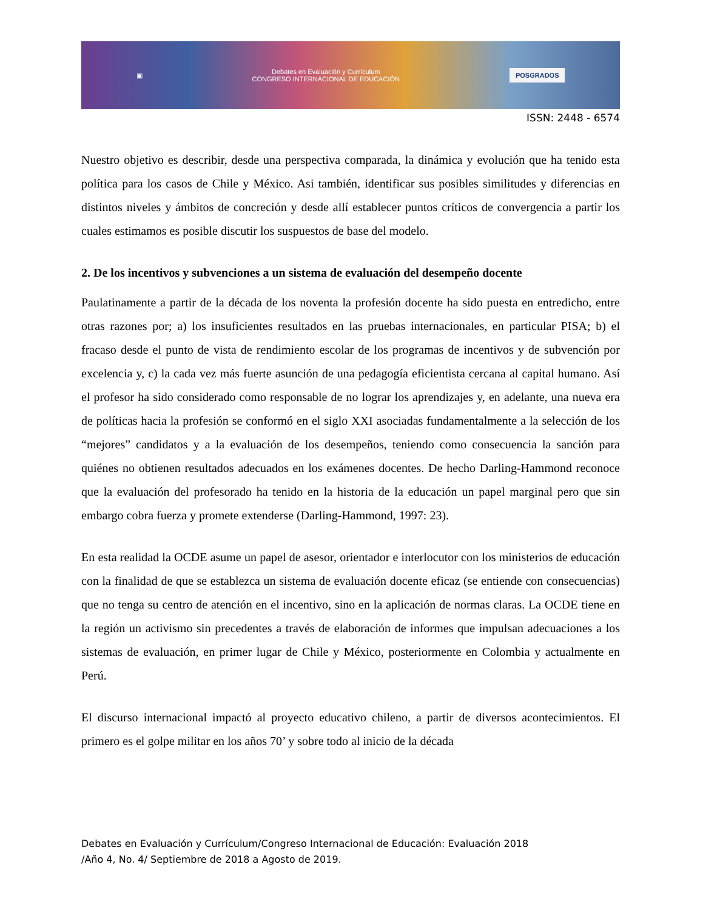▣ Debates en Evaluación y Currículum
CONGRESO INTERNACIONAL DE EDUCACIÓN POSGRADOS
ISSN: 2448 - 6574
Nuestro objetivo es describir, desde una perspectiva comparada, la dinámica y evolución que ha tenido esta política para los casos de Chile y México. Asi también, identificar sus posibles similitudes y diferencias en distintos niveles y ámbitos de concreción y desde allí establecer puntos críticos de convergencia a partir los cuales estimamos es posible discutir los suspuestos de base del modelo.
2. De los incentivos y subvenciones a un sistema de evaluación del desempeño docente
Paulatinamente a partir de la década de los noventa la profesión docente ha sido puesta en entredicho, entre otras razones por; a) los insuficientes resultados en las pruebas internacionales, en particular PISA; b) el fracaso desde el punto de vista de rendimiento escolar de los programas de incentivos y de subvención por excelencia y, c) la cada vez más fuerte asunción de una pedagogía eficientista cercana al capital humano. Así el profesor ha sido considerado como responsable de no lograr los aprendizajes y, en adelante, una nueva era de políticas hacia la profesión se conformó en el siglo XXI asociadas fundamentalmente a la selección de los “mejores” candidatos y a la evaluación de los desempeños, teniendo como consecuencia la sanción para quiénes no obtienen resultados adecuados en los exámenes docentes. De hecho Darling-Hammond reconoce que la evaluación del profesorado ha tenido en la historia de la educación un papel marginal pero que sin embargo cobra fuerza y promete extenderse (Darling-Hammond, 1997: 23).
En esta realidad la OCDE asume un papel de asesor, orientador e interlocutor con los ministerios de educación con la finalidad de que se establezca un sistema de evaluación docente eficaz (se entiende con consecuencias) que no tenga su centro de atención en el incentivo, sino en la aplicación de normas claras. La OCDE tiene en la región un activismo sin precedentes a través de elaboración de informes que impulsan adecuaciones a los sistemas de evaluación, en primer lugar de Chile y México, posteriormente en Colombia y actualmente en Perú.
El discurso internacional impactó al proyecto educativo chileno, a partir de diversos acontecimientos. El primero es el golpe militar en los años 70’ y sobre todo al inicio de la década
Debates en Evaluación y Currículum/Congreso Internacional de Educación: Evaluación 2018
/Año 4, No. 4/ Septiembre de 2018 a Agosto de 2019.